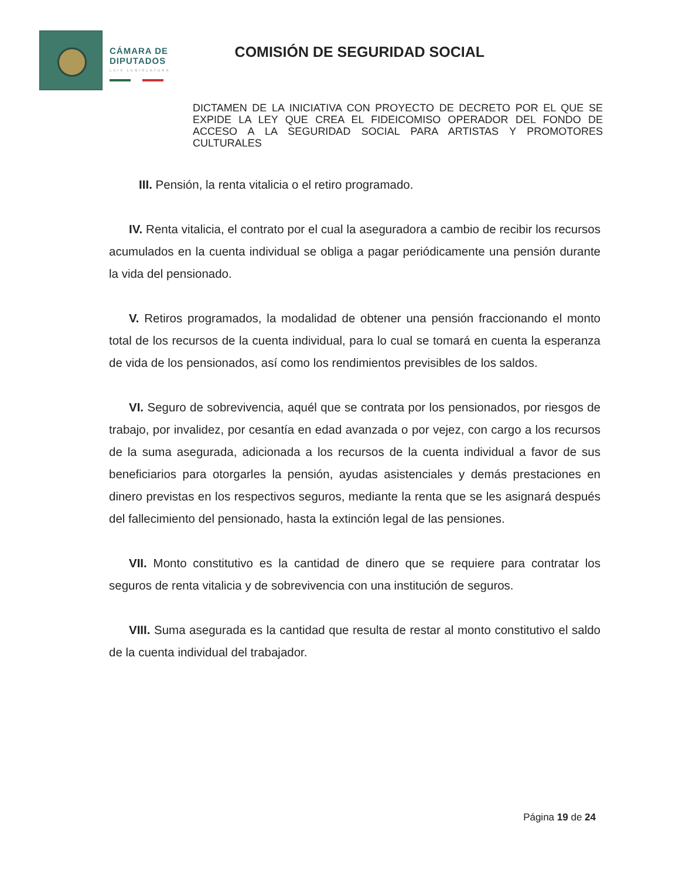CÁMARA DE
DIPUTADOS
LXIV LEGISLATURA
COMISIÓN DE SEGURIDAD SOCIAL
DICTAMEN DE LA INICIATIVA CON PROYECTO DE DECRETO POR EL QUE SE EXPIDE LA LEY QUE CREA EL FIDEICOMISO OPERADOR DEL FONDO DE ACCESO A LA SEGURIDAD SOCIAL PARA ARTISTAS Y PROMOTORES CULTURALES
III. Pensión, la renta vitalicia o el retiro programado.
IV. Renta vitalicia, el contrato por el cual la aseguradora a cambio de recibir los recursos acumulados en la cuenta individual se obliga a pagar periódicamente una pensión durante la vida del pensionado.
V. Retiros programados, la modalidad de obtener una pensión fraccionando el monto total de los recursos de la cuenta individual, para lo cual se tomará en cuenta la esperanza de vida de los pensionados, así como los rendimientos previsibles de los saldos.
VI. Seguro de sobrevivencia, aquél que se contrata por los pensionados, por riesgos de trabajo, por invalidez, por cesantía en edad avanzada o por vejez, con cargo a los recursos de la suma asegurada, adicionada a los recursos de la cuenta individual a favor de sus beneficiarios para otorgarles la pensión, ayudas asistenciales y demás prestaciones en dinero previstas en los respectivos seguros, mediante la renta que se les asignará después del fallecimiento del pensionado, hasta la extinción legal de las pensiones.
VII. Monto constitutivo es la cantidad de dinero que se requiere para contratar los seguros de renta vitalicia y de sobrevivencia con una institución de seguros.
VIII. Suma asegurada es la cantidad que resulta de restar al monto constitutivo el saldo de la cuenta individual del trabajador.
Página 19 de 24